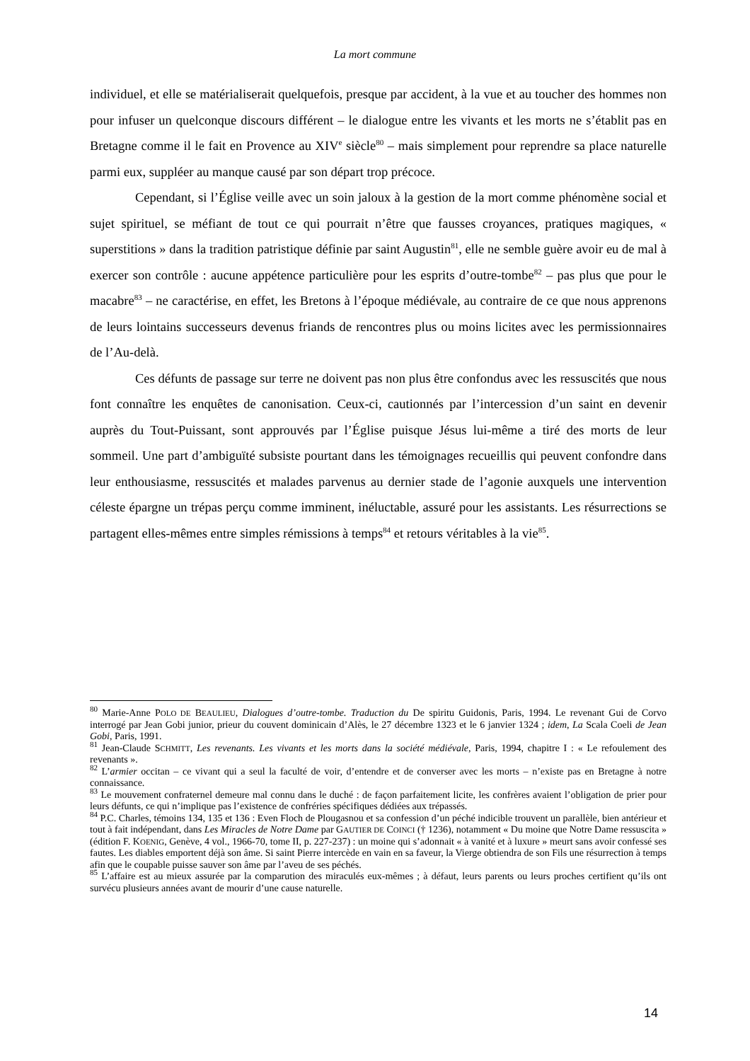La mort commune
individuel, et elle se matérialiserait quelquefois, presque par accident, à la vue et au toucher des hommes non pour infuser un quelconque discours différent – le dialogue entre les vivants et les morts ne s’établit pas en Bretagne comme il le fait en Provence au XIV<sup>e</sup> siècle<sup>80</sup> – mais simplement pour reprendre sa place naturelle parmi eux, suppléer au manque causé par son départ trop précoce.
Cependant, si l’Église veille avec un soin jaloux à la gestion de la mort comme phénomène social et sujet spirituel, se méfiant de tout ce qui pourrait n’être que fausses croyances, pratiques magiques, « superstitions » dans la tradition patristique définie par saint Augustin<sup>81</sup>, elle ne semble guère avoir eu de mal à exercer son contrôle : aucune appétence particulière pour les esprits d’outre-tombe<sup>82</sup> – pas plus que pour le macabre<sup>83</sup> – ne caractérise, en effet, les Bretons à l’époque médiévale, au contraire de ce que nous apprenons de leurs lointains successeurs devenus friands de rencontres plus ou moins licites avec les permissionnaires de l’Au-delà.
Ces défunts de passage sur terre ne doivent pas non plus être confondus avec les ressuscités que nous font connaître les enquêtes de canonisation. Ceux-ci, cautionnés par l’intercession d’un saint en devenir auprès du Tout-Puissant, sont approuvés par l’Église puisque Jésus lui-même a tiré des morts de leur sommeil. Une part d’ambiguïté subsiste pourtant dans les témoignages recueillis qui peuvent confondre dans leur enthousiasme, ressuscités et malades parvenus au dernier stade de l’agonie auxquels une intervention céleste épargne un trépas perçu comme imminent, inéluctable, assuré pour les assistants. Les résurrections se partagent elles-mêmes entre simples rémissions à temps<sup>84</sup> et retours véritables à la vie<sup>85</sup>.
<sup>80</sup> Marie-Anne POLO DE BEAULIEU, Dialogues d’outre-tombe. Traduction du De spiritu Guidonis, Paris, 1994. Le revenant Gui de Corvo interrogé par Jean Gobi junior, prieur du couvent dominicain d’Alès, le 27 décembre 1323 et le 6 janvier 1324 ; idem, La Scala Coeli de Jean Gobi, Paris, 1991.
<sup>81</sup> Jean-Claude SCHMITT, Les revenants. Les vivants et les morts dans la société médiévale, Paris, 1994, chapitre I : « Le refoulement des revenants ».
<sup>82</sup> L’armier occitan – ce vivant qui a seul la faculté de voir, d’entendre et de converser avec les morts – n’existe pas en Bretagne à notre connaissance.
<sup>83</sup> Le mouvement confraternel demeure mal connu dans le duché : de façon parfaitement licite, les confrères avaient l’obligation de prier pour leurs défunts, ce qui n’implique pas l’existence de confréries spécifiques dédiées aux trépassés.
<sup>84</sup> P.C. Charles, témoins 134, 135 et 136 : Even Floch de Plougasnou et sa confession d’un péché indicible trouvent un parallèle, bien antérieur et tout à fait indépendant, dans Les Miracles de Notre Dame par GAUTIER DE COINCI († 1236), notamment « Du moine que Notre Dame ressuscita » (édition F. KOENIG, Genève, 4 vol., 1966-70, tome II, p. 227-237) : un moine qui s’adonnait « à vanité et à luxure » meurt sans avoir confessé ses fautes. Les diables emportent déjà son âme. Si saint Pierre intercède en vain en sa faveur, la Vierge obtiendra de son Fils une résurrection à temps afin que le coupable puisse sauver son âme par l’aveu de ses péchés.
<sup>85</sup> L’affaire est au mieux assurée par la comparution des miraculés eux-mêmes ; à défaut, leurs parents ou leurs proches certifient qu’ils ont survécu plusieurs années avant de mourir d’une cause naturelle.
14